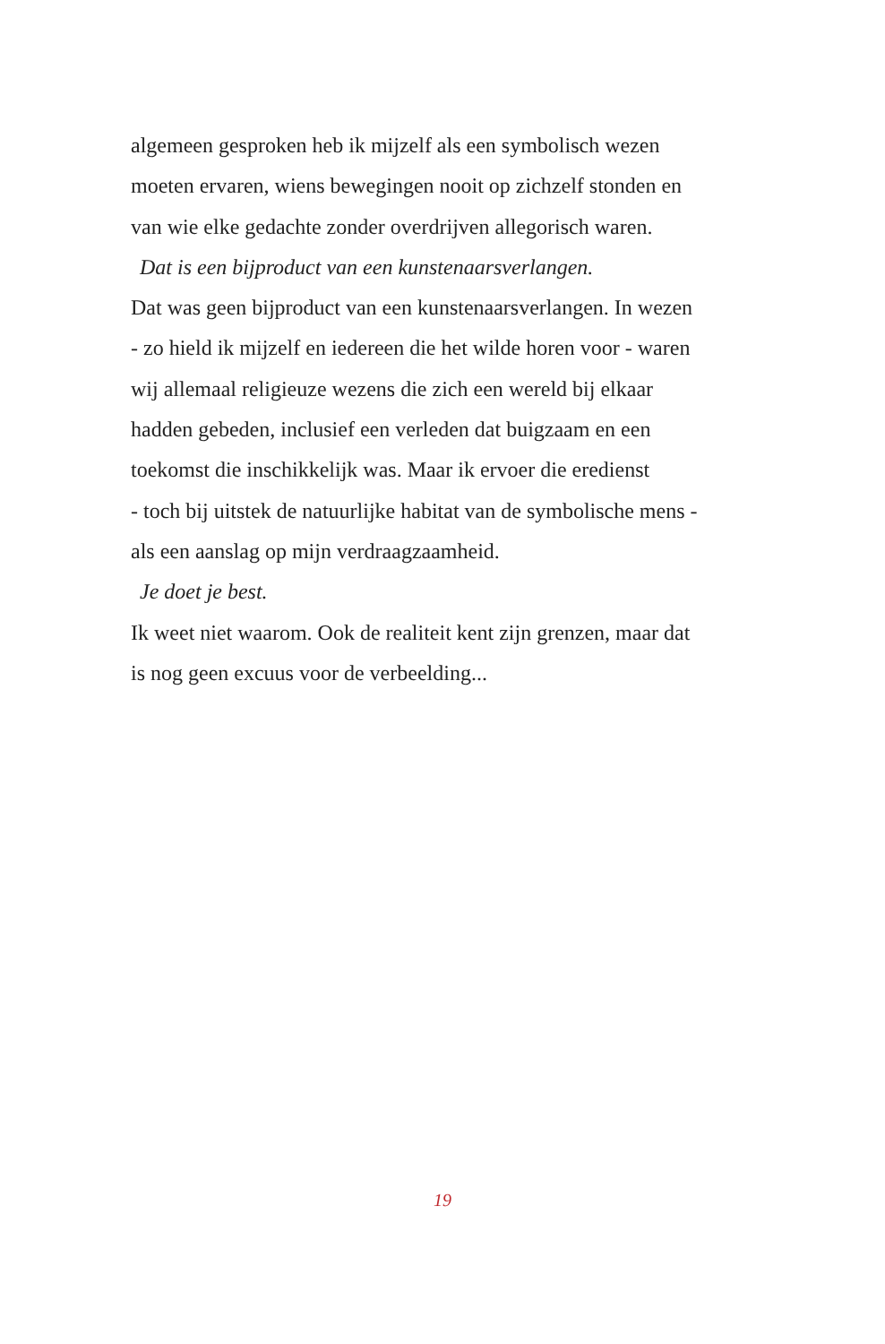algemeen gesproken heb ik mijzelf als een symbolisch wezen
moeten ervaren, wiens bewegingen nooit op zichzelf stonden en
van wie elke gedachte zonder overdrijven allegorisch waren.
Dat is een bijproduct van een kunstenaarsverlangen.
Dat was geen bijproduct van een kunstenaarsverlangen. In wezen
- zo hield ik mijzelf en iedereen die het wilde horen voor - waren
wij allemaal religieuze wezens die zich een wereld bij elkaar
hadden gebeden, inclusief een verleden dat buigzaam en een
toekomst die inschikkelijk was. Maar ik ervoer die eredienst
- toch bij uitstek de natuurlijke habitat van de symbolische mens -
als een aanslag op mijn verdraagzaamheid.
Je doet je best.
Ik weet niet waarom. Ook de realiteit kent zijn grenzen, maar dat
is nog geen excuus voor de verbeelding...
19